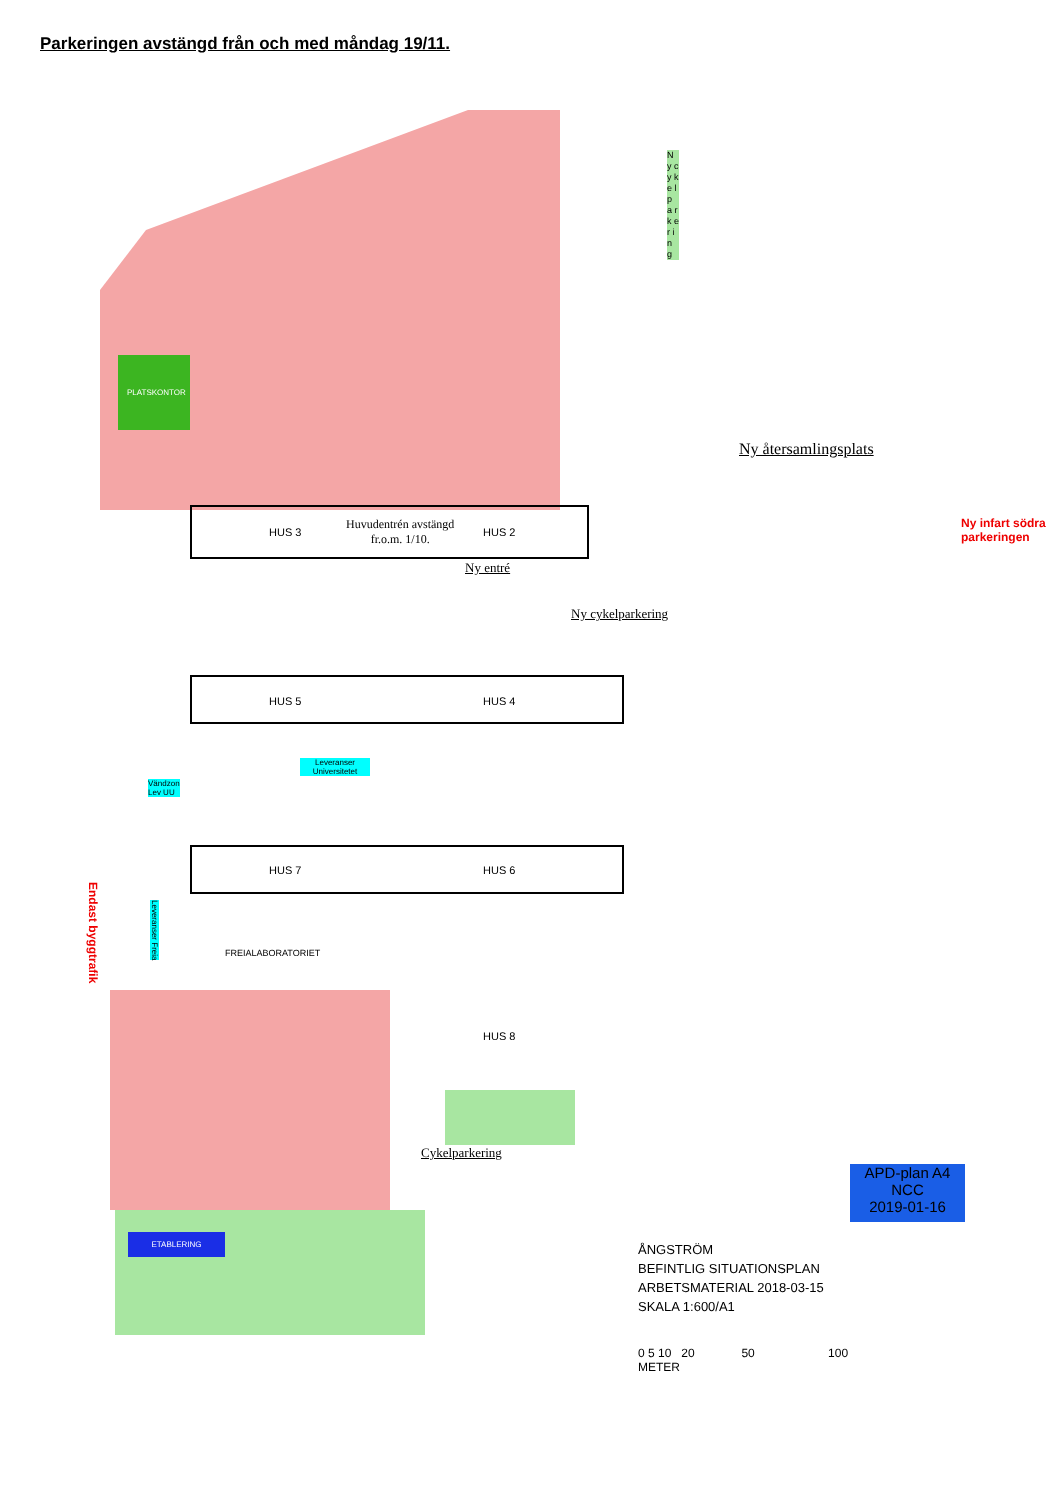Parkeringen avstängd från och med måndag 19/11.
PLATSKONTOR
HUS 3
Huvudentrén avstängd
fr.o.m. 1/10.
HUS 2
Ny entré
Ny cykelparkering
Ny återsamlingsplats
N y c y k e l p a r k e r i n g
Ny infart södra
parkeringen
HUS 5 HUS 4
Leveranser
Universitetet
Vändzon
Lev UU
HUS 7 HUS 6
Endast byggtrafik
Leveranser Freia
FREIALABORATORIET
HUS 8
Cykelparkering
ETABLERING
APD-plan A4
NCC
2019-01-16
ÅNGSTRÖM
BEFINTLIG SITUATIONSPLAN
ARBETSMATERIAL 2018-03-15
SKALA 1:600/A1
0 5 10 20 50 100
METER